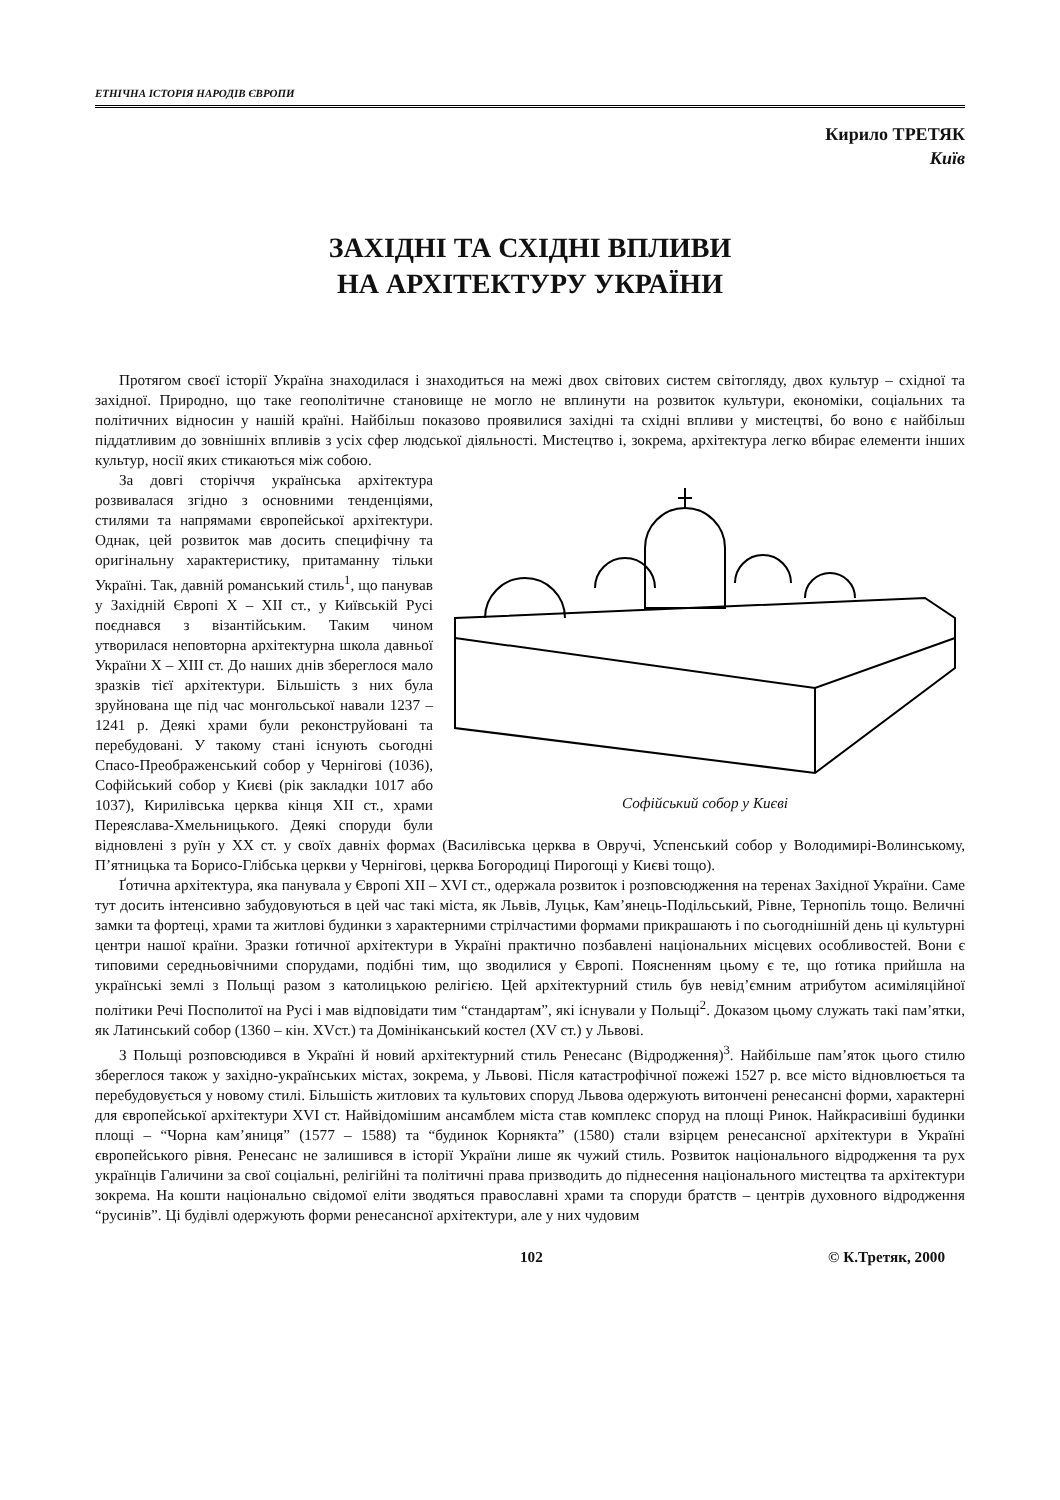ЕТНІЧНА ІСТОРІЯ НАРОДІВ ЄВРОПИ
Кирило ТРЕТЯК
Київ
ЗАХІДНІ ТА СХІДНІ ВПЛИВИ
НА АРХІТЕКТУРУ УКРАЇНИ
Протягом своєї історії Україна знаходилася і знаходиться на межі двох світових систем світогляду, двох культур – східної та західної. Природно, що таке геополітичне становище не могло не вплинути на розвиток культури, економіки, соціальних та політичних відносин у нашій країні. Найбільш показово проявилися західні та східні впливи у мистецтві, бо воно є найбільш піддатливим до зовнішніх впливів з усіх сфер людської діяльності. Мистецтво і, зокрема, архітектура легко вбирає елементи інших культур, носії яких стикаються між собою.
Софійський собор у Києві
За довгі сторіччя українська архітектура розвивалася згідно з основними тенденціями, стилями та напрямами європейської архітектури. Однак, цей розвиток мав досить специфічну та оригінальну характеристику, притаманну тільки Україні. Так, давній романський стиль<sup>1</sup>, що панував у Західній Європі X – XII ст., у Київській Русі поєднався з візантійським. Таким чином утворилася неповторна архітектурна школа давньої України X – XIII ст. До наших днів збереглося мало зразків тієї архітектури. Більшість з них була зруйнована ще під час монгольської навали 1237 – 1241 р. Деякі храми були реконструйовані та перебудовані. У такому стані існують сьогодні Спасо-Преображенський собор у Чернігові (1036), Софійський собор у Києві (рік закладки 1017 або 1037), Кирилівська церква кінця XII ст., храми Переяслава-Хмельницького. Деякі споруди були відновлені з руїн у XX ст. у своїх давніх формах (Василівська церква в Овручі, Успенський собор у Володимирі-Волинському, П’ятницька та Борисо-Глібська церкви у Чернігові, церква Богородиці Пирогощі у Києві тощо).
Ґотична архітектура, яка панувала у Європі XII – XVI ст., одержала розвиток і розповсюдження на теренах Західної України. Саме тут досить інтенсивно забудовуються в цей час такі міста, як Львів, Луцьк, Кам’янець-Подільський, Рівне, Тернопіль тощо. Величні замки та фортеці, храми та житлові будинки з характерними стрілчастими формами прикрашають і по сьогоднішній день ці культурні центри нашої країни. Зразки ґотичної архітектури в Україні практично позбавлені національних місцевих особливостей. Вони є типовими середньовічними спорудами, подібні тим, що зводилися у Європі. Поясненням цьому є те, що ґотика прийшла на українські землі з Польщі разом з католицькою релігією. Цей архітектурний стиль був невід’ємним атрибутом асиміляційної політики Речі Посполитої на Русі і мав відповідати тим “стандартам”, які існували у Польщі<sup>2</sup>. Доказом цьому служать такі пам’ятки, як Латинський собор (1360 – кін. XVст.) та Домініканський костел (XV ст.) у Львові.
З Польщі розповсюдився в Україні й новий архітектурний стиль Ренесанс (Відродження)<sup>3</sup>. Найбільше пам’яток цього стилю збереглося також у західно-українських містах, зокрема, у Львові. Після катастрофічної пожежі 1527 р. все місто відновлюється та перебудовується у новому стилі. Більшість житлових та культових споруд Львова одержують витончені ренесансні форми, характерні для європейської архітектури XVI ст. Найвідомішим ансамблем міста став комплекс споруд на площі Ринок. Найкрасивіші будинки площі – “Чорна кам’яниця” (1577 – 1588) та “будинок Корнякта” (1580) стали взірцем ренесансної архітектури в Україні європейського рівня. Ренесанс не залишився в історії України лише як чужий стиль. Розвиток національного відродження та рух українців Галичини за свої соціальні, релігійні та політичні права призводить до піднесення національного мистецтва та архітектури зокрема. На кошти національно свідомої еліти зводяться православні храми та споруди братств – центрів духовного відродження “русинів”. Ці будівлі одержують форми ренесансної архітектури, але у них чудовим
102 © К.Третяк, 2000